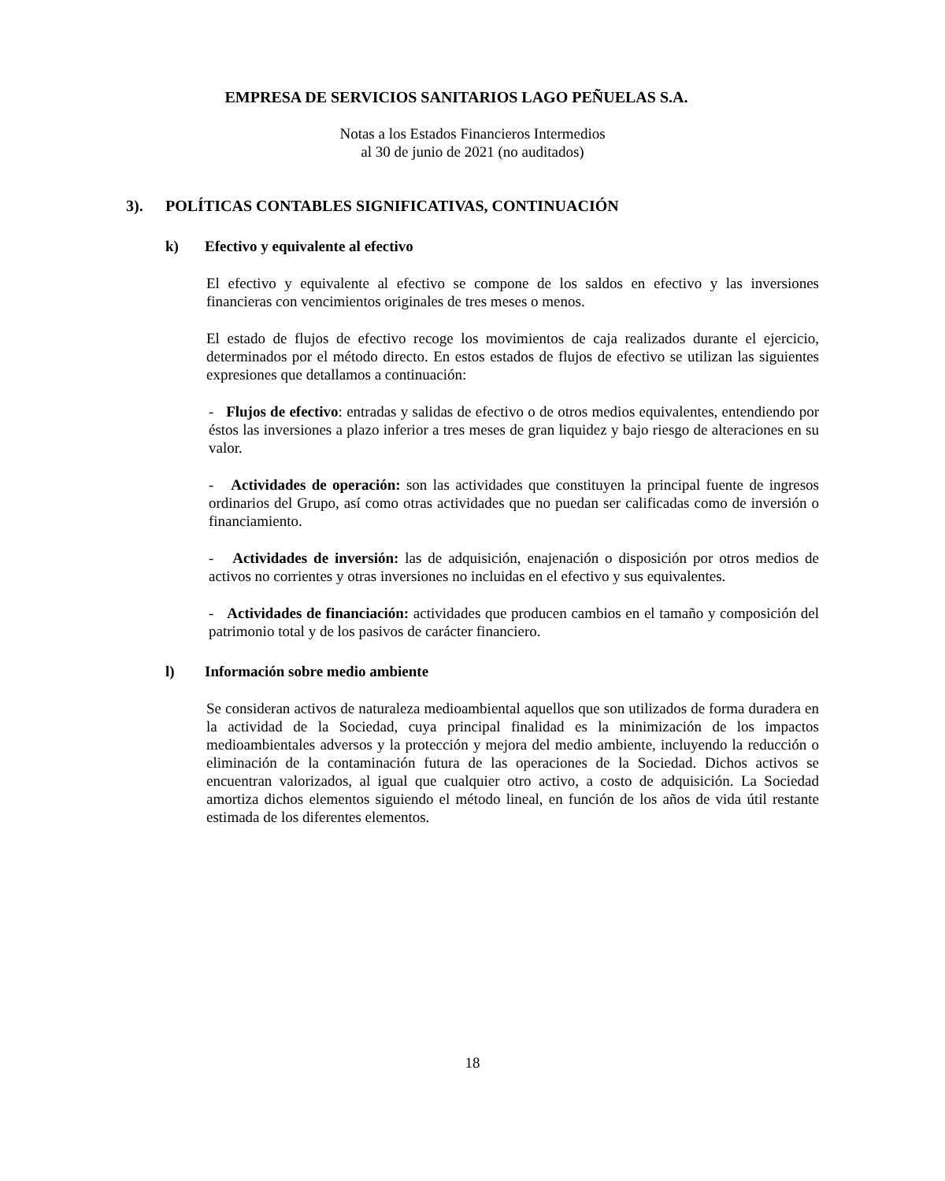EMPRESA DE SERVICIOS SANITARIOS LAGO PEÑUELAS S.A.
Notas a los Estados Financieros Intermedios
al 30 de junio de 2021 (no auditados)
3). POLÍTICAS CONTABLES SIGNIFICATIVAS, CONTINUACIÓN
k) Efectivo y equivalente al efectivo
El efectivo y equivalente al efectivo se compone de los saldos en efectivo y las inversiones financieras con vencimientos originales de tres meses o menos.
El estado de flujos de efectivo recoge los movimientos de caja realizados durante el ejercicio, determinados por el método directo. En estos estados de flujos de efectivo se utilizan las siguientes expresiones que detallamos a continuación:
- Flujos de efectivo: entradas y salidas de efectivo o de otros medios equivalentes, entendiendo por éstos las inversiones a plazo inferior a tres meses de gran liquidez y bajo riesgo de alteraciones en su valor.
- Actividades de operación: son las actividades que constituyen la principal fuente de ingresos ordinarios del Grupo, así como otras actividades que no puedan ser calificadas como de inversión o financiamiento.
- Actividades de inversión: las de adquisición, enajenación o disposición por otros medios de activos no corrientes y otras inversiones no incluidas en el efectivo y sus equivalentes.
- Actividades de financiación: actividades que producen cambios en el tamaño y composición del patrimonio total y de los pasivos de carácter financiero.
l) Información sobre medio ambiente
Se consideran activos de naturaleza medioambiental aquellos que son utilizados de forma duradera en la actividad de la Sociedad, cuya principal finalidad es la minimización de los impactos medioambientales adversos y la protección y mejora del medio ambiente, incluyendo la reducción o eliminación de la contaminación futura de las operaciones de la Sociedad. Dichos activos se encuentran valorizados, al igual que cualquier otro activo, a costo de adquisición. La Sociedad amortiza dichos elementos siguiendo el método lineal, en función de los años de vida útil restante estimada de los diferentes elementos.
18